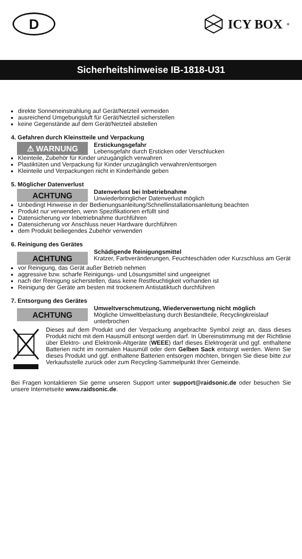D
ICY BOX<sup>®</sup>
Sicherheitshinweise IB-1818-U31
direkte Sonneneinstrahlung auf Gerät/Netzteil vermeiden
ausreichend Umgebungsluft für Gerät/Netzteil sicherstellen
keine Gegenstände auf dem Gerät/Netzteil abstellen
4. Gefahren durch Kleinstteile und Verpackung
⚠ WARNUNG
Erstickungsgefahr
Lebensgefahr durch Ersticken oder Verschlucken
Kleinteile, Zubehör für Kinder unzugänglich verwahren
Plastiktüten und Verpackung für Kinder unzugänglich verwahren/entsorgen
Kleinteile und Verpackungen nicht in Kinderhände geben
5. Möglicher Datenverlust
ACHTUNG
Datenverlust bei Inbetriebnahme
Unwiederbringlicher Datenverlust möglich
Unbedingt Hinweise in der Bedienungsanleitung/Schnellinstallationsanleitung beachten
Produkt nur verwenden, wenn Spezifikationen erfüllt sind
Datensicherung vor Inbetriebnahme durchführen
Datensicherung vor Anschluss neuer Hardware durchführen
dem Produkt beiliegendes Zubehör verwenden
6. Reinigung des Gerätes
ACHTUNG
Schädigende Reinigungsmittel
Kratzer, Farbveränderungen, Feuchteschäden oder Kurzschluss am Gerät
vor Reinigung, das Gerät außer Betrieb nehmen
aggressive bzw. scharfe Reinigungs- und Lösungsmittel sind ungeeignet
nach der Reinigung sicherstellen, dass keine Restfeuchtigkeit vorhanden ist
Reinigung der Geräte am besten mit trockenem Antistatiktuch durchführen
7. Entsorgung des Gerätes
ACHTUNG
Umweltverschmutzung, Wiederverwertung nicht möglich
Mögliche Umweltbelastung durch Bestandteile, Recyclingkreislauf unterbrochen
Dieses auf dem Produkt und der Verpackung angebrachte Symbol zeigt an, dass dieses Produkt nicht mit dem Hausmüll entsorgt werden darf. In Übereinstimmung mit der Richtlinie über Elektro- und Elektronik-Altgeräte (WEEE) darf dieses Elektrogerät und ggf. enthaltene Batterien nicht im normalen Hausmüll oder dem Gelben Sack entsorgt werden. Wenn Sie dieses Produkt und ggf. enthaltene Batterien entsorgen möchten, bringen Sie diese bitte zur Verkaufsstelle zurück oder zum Recycling-Sammelpunkt Ihrer Gemeinde.
Bei Fragen kontaktieren Sie gerne unseren Support unter support@raidsonic.de oder besuchen Sie unsere Internetseite www.raidsonic.de.